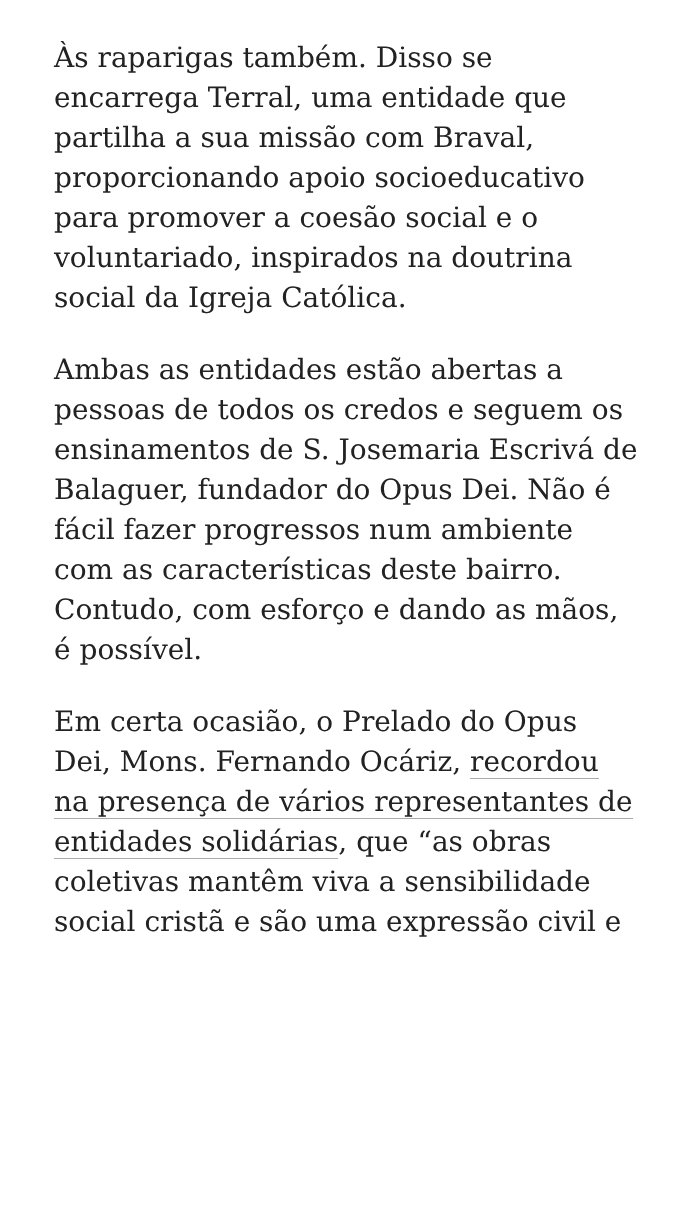Às raparigas também. Disso se encarrega Terral, uma entidade que partilha a sua missão com Braval, proporcionando apoio socioeducativo para promover a coesão social e o voluntariado, inspirados na doutrina social da Igreja Católica.
Ambas as entidades estão abertas a pessoas de todos os credos e seguem os ensinamentos de S. Josemaria Escrivá de Balaguer, fundador do Opus Dei. Não é fácil fazer progressos num ambiente com as características deste bairro. Contudo, com esforço e dando as mãos, é possível.
Em certa ocasião, o Prelado do Opus Dei, Mons. Fernando Ocáriz, recordou na presença de vários representantes de entidades solidárias, que “as obras coletivas mantêm viva a sensibilidade social cristã e são uma expressão civil e